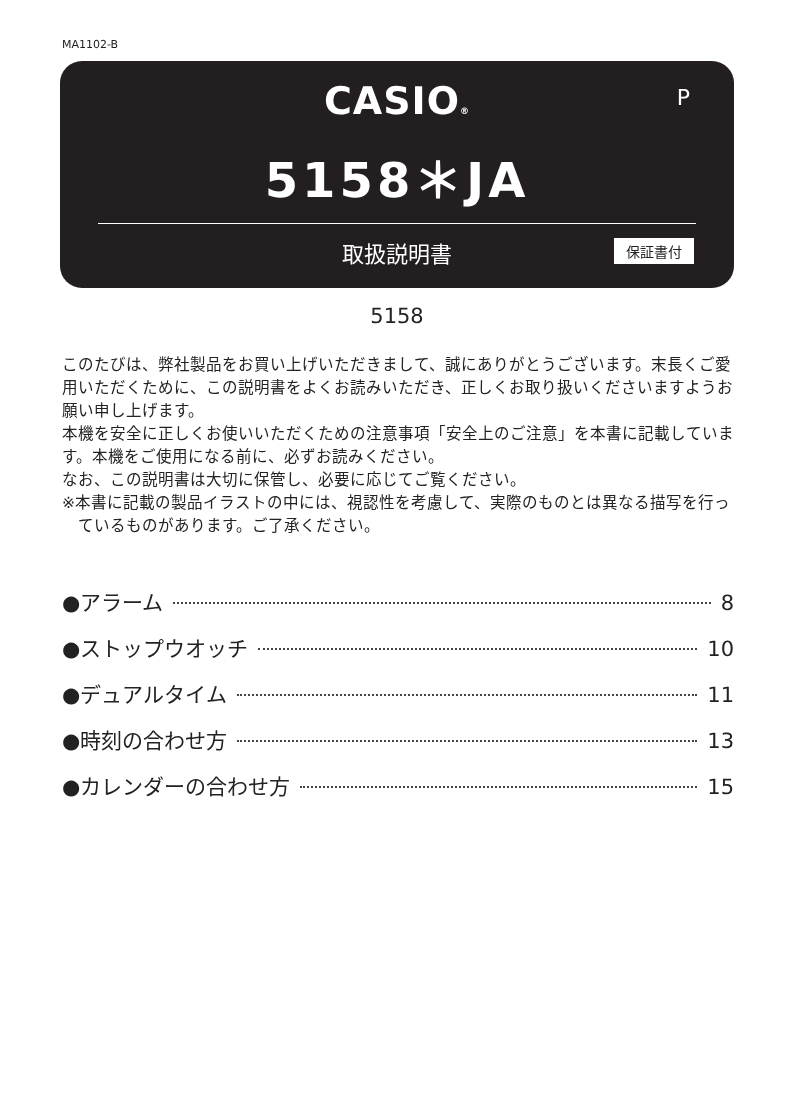MA1102-B
CASIO®
P
5158＊JA
取扱説明書 保証書付
5158
このたびは、弊社製品をお買い上げいただきまして、誠にありがとうございます。末長くご愛用いただくために、この説明書をよくお読みいただき、正しくお取り扱いくださいますようお願い申し上げます。
本機を安全に正しくお使いいただくための注意事項「安全上のご注意」を本書に記載しています。本機をご使用になる前に、必ずお読みください。
なお、この説明書は大切に保管し、必要に応じてご覧ください。
※本書に記載の製品イラストの中には、視認性を考慮して、実際のものとは異なる描写を行っているものがあります。ご了承ください。
●アラーム 8
●ストップウオッチ 10
●デュアルタイム 11
●時刻の合わせ方 13
●カレンダーの合わせ方 15